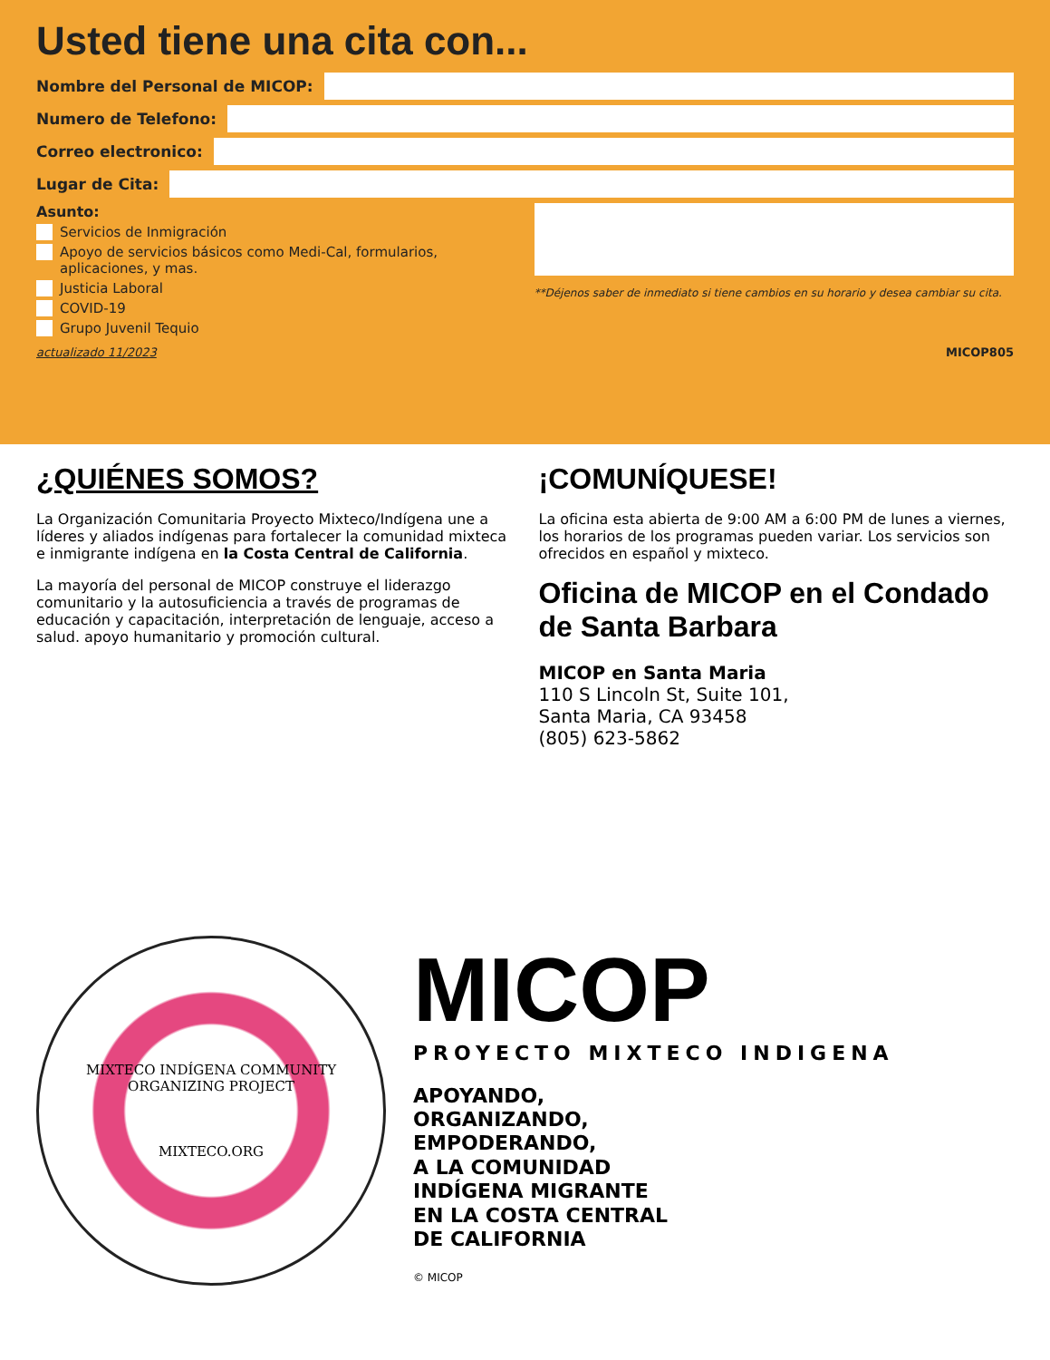Usted tiene una cita con...
Nombre del Personal de MICOP:
Numero de Telefono:
Correo electronico:
Lugar de Cita:
Asunto:
Servicios de Inmigración
Apoyo de servicios básicos como Medi-Cal, formularios, aplicaciones, y mas.
Justicia Laboral
COVID-19
Grupo Juvenil Tequio
**Déjenos saber de inmediato si tiene cambios en su horario y desea cambiar su cita.
actualizado 11/2023 MICOP805
¿QUIÉNES SOMOS?
La Organización Comunitaria Proyecto Mixteco/Indígena une a líderes y aliados indígenas para fortalecer la comunidad mixteca e inmigrante indígena en la Costa Central de California.
La mayoría del personal de MICOP construye el liderazgo comunitario y la autosuficiencia a través de programas de educación y capacitación, interpretación de lenguaje, acceso a salud. apoyo humanitario y promoción cultural.
¡COMUNÍQUESE!
La oficina esta abierta de 9:00 AM a 6:00 PM de lunes a viernes, los horarios de los programas pueden variar. Los servicios son ofrecidos en español y mixteco.
Oficina de MICOP en el Condado de Santa Barbara
MICOP en Santa Maria
110 S Lincoln St, Suite 101,
Santa Maria, CA 93458
(805) 623-5862
MIXTECO INDÍGENA COMMUNITY ORGANIZING PROJECT
MIXTECO.ORG
MICOP
PROYECTO MIXTECO INDIGENA
APOYANDO,
ORGANIZANDO,
EMPODERANDO,
A LA COMUNIDAD
INDÍGENA MIGRANTE
EN LA COSTA CENTRAL
DE CALIFORNIA
© MICOP